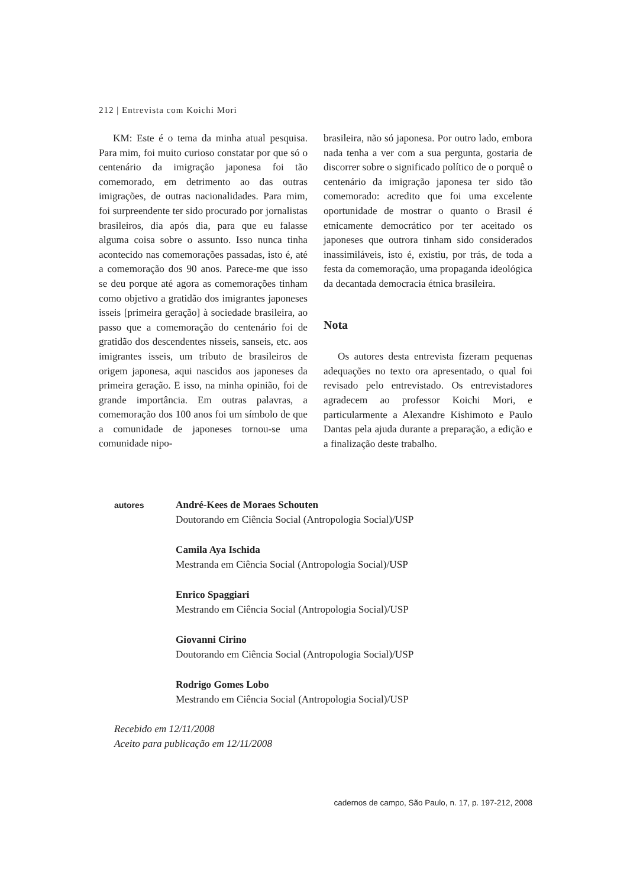212 | Entrevista com Koichi Mori
KM: Este é o tema da minha atual pesquisa. Para mim, foi muito curioso constatar por que só o centenário da imigração japonesa foi tão comemorado, em detrimento ao das outras imigrações, de outras nacionalidades. Para mim, foi surpreendente ter sido procurado por jornalistas brasileiros, dia após dia, para que eu falasse alguma coisa sobre o assunto. Isso nunca tinha acontecido nas comemorações passadas, isto é, até a comemoração dos 90 anos. Parece-me que isso se deu porque até agora as comemorações tinham como objetivo a gratidão dos imigrantes japoneses isseis [primeira geração] à sociedade brasileira, ao passo que a comemoração do centenário foi de gratidão dos descendentes nisseis, sanseis, etc. aos imigrantes isseis, um tributo de brasileiros de origem japonesa, aqui nascidos aos japoneses da primeira geração. E isso, na minha opinião, foi de grande importância. Em outras palavras, a comemoração dos 100 anos foi um símbolo de que a comunidade de japoneses tornou-se uma comunidade nipo-
brasileira, não só japonesa. Por outro lado, embora nada tenha a ver com a sua pergunta, gostaria de discorrer sobre o significado político de o porquê o centenário da imigração japonesa ter sido tão comemorado: acredito que foi uma excelente oportunidade de mostrar o quanto o Brasil é etnicamente democrático por ter aceitado os japoneses que outrora tinham sido considerados inassimiláveis, isto é, existiu, por trás, de toda a festa da comemoração, uma propaganda ideológica da decantada democracia étnica brasileira.
Nota
Os autores desta entrevista fizeram pequenas adequações no texto ora apresentado, o qual foi revisado pelo entrevistado. Os entrevistadores agradecem ao professor Koichi Mori, e particularmente a Alexandre Kishimoto e Paulo Dantas pela ajuda durante a preparação, a edição e a finalização deste trabalho.
autores
André-Kees de Moraes Schouten
Doutorando em Ciência Social (Antropologia Social)/USP
Camila Aya Ischida
Mestranda em Ciência Social (Antropologia Social)/USP
Enrico Spaggiari
Mestrando em Ciência Social (Antropologia Social)/USP
Giovanni Cirino
Doutorando em Ciência Social (Antropologia Social)/USP
Rodrigo Gomes Lobo
Mestrando em Ciência Social (Antropologia Social)/USP
Recebido em 12/11/2008
Aceito para publicação em 12/11/2008
cadernos de campo, São Paulo, n. 17, p. 197-212, 2008